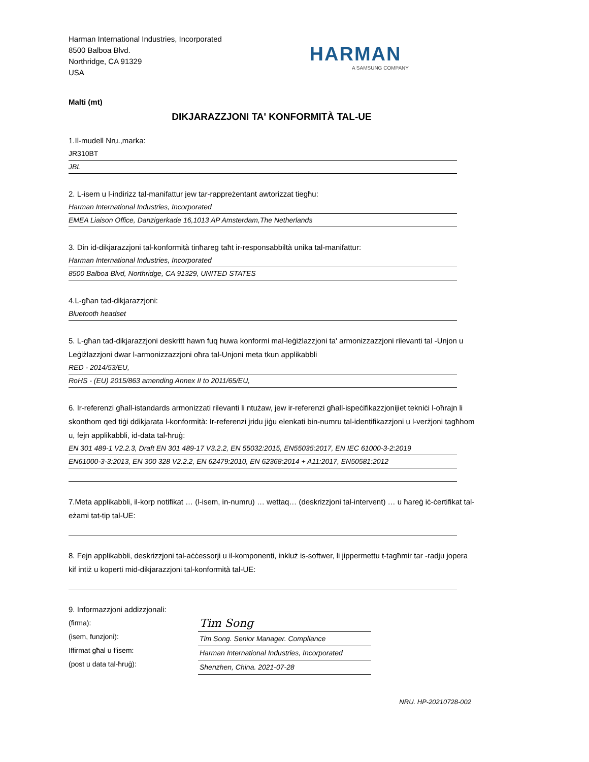Harman International Industries, Incorporated
8500 Balboa Blvd.
Northridge, CA 91329
USA
HARMAN
A SAMSUNG COMPANY
Malti (mt)
DIKJARAZZJONI TA' KONFORMITÀ TAL-UE
1.Il-mudell Nru.,marka:
JR310BT
JBL
2. L-isem u l-indirizz tal-manifattur jew tar-rappreżentant awtorizzat tiegħu:
Harman International Industries, Incorporated
EMEA Liaison Office, Danzigerkade 16,1013 AP Amsterdam,The Netherlands
3. Din id-dikjarazzjoni tal-konformità tinħareg taħt ir-responsabbiltà unika tal-manifattur:
Harman International Industries, Incorporated
8500 Balboa Blvd, Northridge, CA 91329, UNITED STATES
4.L-għan tad-dikjarazzjoni:
Bluetooth headset
5. L-għan tad-dikjarazzjoni deskritt hawn fuq huwa konformi mal-leġiżlazzjoni ta' armonizzazzjoni rilevanti tal -Unjon u Leġiżlazzjoni dwar l-armonizzazzjoni oħra tal-Unjoni meta tkun applikabbli
RED - 2014/53/EU,
RoHS - (EU) 2015/863 amending Annex II to 2011/65/EU,
6. Ir-referenzi għall-istandards armonizzati rilevanti li ntużaw, jew ir-referenzi għall-ispeċifikazzjonijiet tekniċi l-oħrajn li skonthom qed tiġi ddikjarata l-konformità: Ir-referenzi jridu jiġu elenkati bin-numru tal-identifikazzjoni u l-verżjoni tagħhom u, fejn applikabbli, id-data tal-ħruġ:
EN 301 489-1 V2.2.3, Draft EN 301 489-17 V3.2.2, EN 55032:2015, EN55035:2017, EN IEC 61000-3-2:2019
EN61000-3-3:2013, EN 300 328 V2.2.2, EN 62479:2010, EN 62368:2014 + A11:2017, EN50581:2012
7.Meta applikabbli, il-korp notifikat … (l-isem, in-numru) … wettaq… (deskrizzjoni tal-intervent) … u ħareġ iċ-ċertifikat tal-eżami tat-tip tal-UE:
8. Fejn applikabbli, deskrizzjoni tal-aċċessorji u il-komponenti, inkluż is-softwer, li jippermettu t-tagħmir tar -radju jopera kif intiż u koperti mid-dikjarazzjoni tal-konformità tal-UE:
9. Informazzjoni addizzjonali:
(firma):
(isem, funzjoni):
Iffirmat għal u f'isem:
(post u data tal-ħruġ):
Tim Song
Tim Song. Senior Manager. Compliance
Harman International Industries, Incorporated
Shenzhen, China. 2021-07-28
NRU. HP-20210728-002